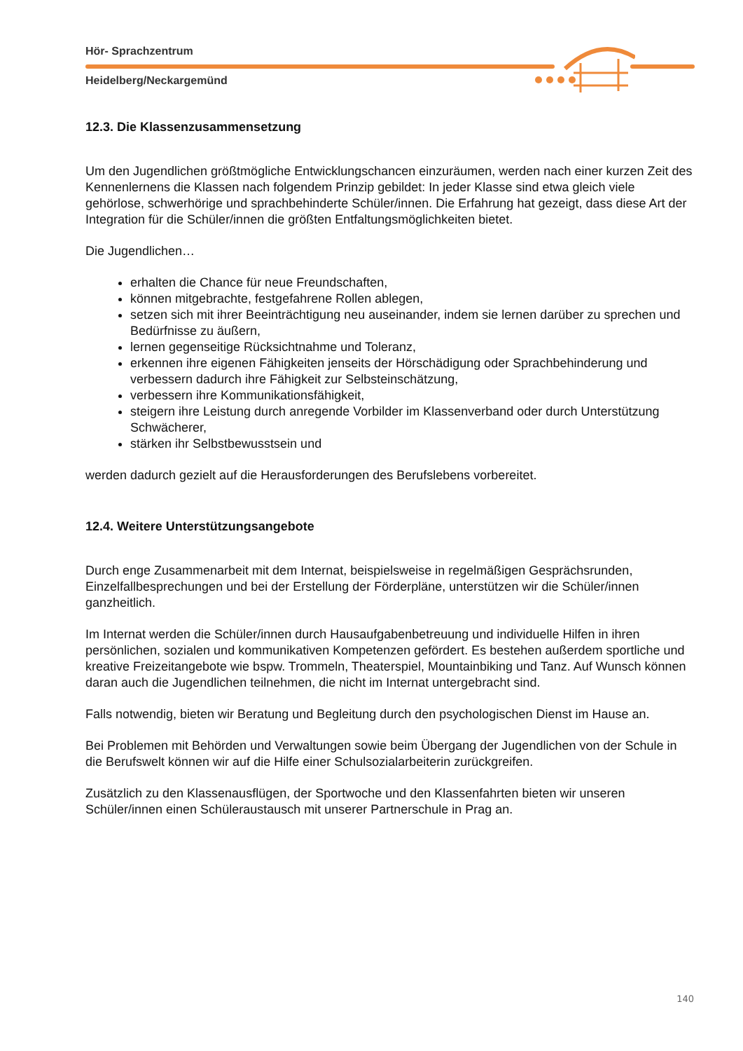Hör- Sprachzentrum
Heidelberg/Neckargemünd
12.3. Die Klassenzusammensetzung
Um den Jugendlichen größtmögliche Entwicklungschancen einzuräumen, werden nach einer kurzen Zeit des Kennenlernens die Klassen nach folgendem Prinzip gebildet: In jeder Klasse sind etwa gleich viele gehörlose, schwerhörige und sprachbehinderte Schüler/innen. Die Erfahrung hat gezeigt, dass diese Art der Integration für die Schüler/innen die größten Entfaltungsmöglichkeiten bietet.
Die Jugendlichen…
erhalten die Chance für neue Freundschaften,
können mitgebrachte, festgefahrene Rollen ablegen,
setzen sich mit ihrer Beeinträchtigung neu auseinander, indem sie lernen darüber zu sprechen und Bedürfnisse zu äußern,
lernen gegenseitige Rücksichtnahme und Toleranz,
erkennen ihre eigenen Fähigkeiten jenseits der Hörschädigung oder Sprachbehinderung und verbessern dadurch ihre Fähigkeit zur Selbsteinschätzung,
verbessern ihre Kommunikationsfähigkeit,
steigern ihre Leistung durch anregende Vorbilder im Klassenverband oder durch Unterstützung Schwächerer,
stärken ihr Selbstbewusstsein und
werden dadurch gezielt auf die Herausforderungen des Berufslebens vorbereitet.
12.4. Weitere Unterstützungsangebote
Durch enge Zusammenarbeit mit dem Internat, beispielsweise in regelmäßigen Gesprächsrunden, Einzelfallbesprechungen und bei der Erstellung der Förderpläne, unterstützen wir die Schüler/innen ganzheitlich.
Im Internat werden die Schüler/innen durch Hausaufgabenbetreuung und individuelle Hilfen in ihren persönlichen, sozialen und kommunikativen Kompetenzen gefördert. Es bestehen außerdem sportliche und kreative Freizeitangebote wie bspw. Trommeln, Theaterspiel, Mountainbiking und Tanz. Auf Wunsch können daran auch die Jugendlichen teilnehmen, die nicht im Internat untergebracht sind.
Falls notwendig, bieten wir Beratung und Begleitung durch den psychologischen Dienst im Hause an.
Bei Problemen mit Behörden und Verwaltungen sowie beim Übergang der Jugendlichen von der Schule in die Berufswelt können wir auf die Hilfe einer Schulsozialarbeiterin zurückgreifen.
Zusätzlich zu den Klassenausflügen, der Sportwoche und den Klassenfahrten bieten wir unseren Schüler/innen einen Schüleraustausch mit unserer Partnerschule in Prag an.
140